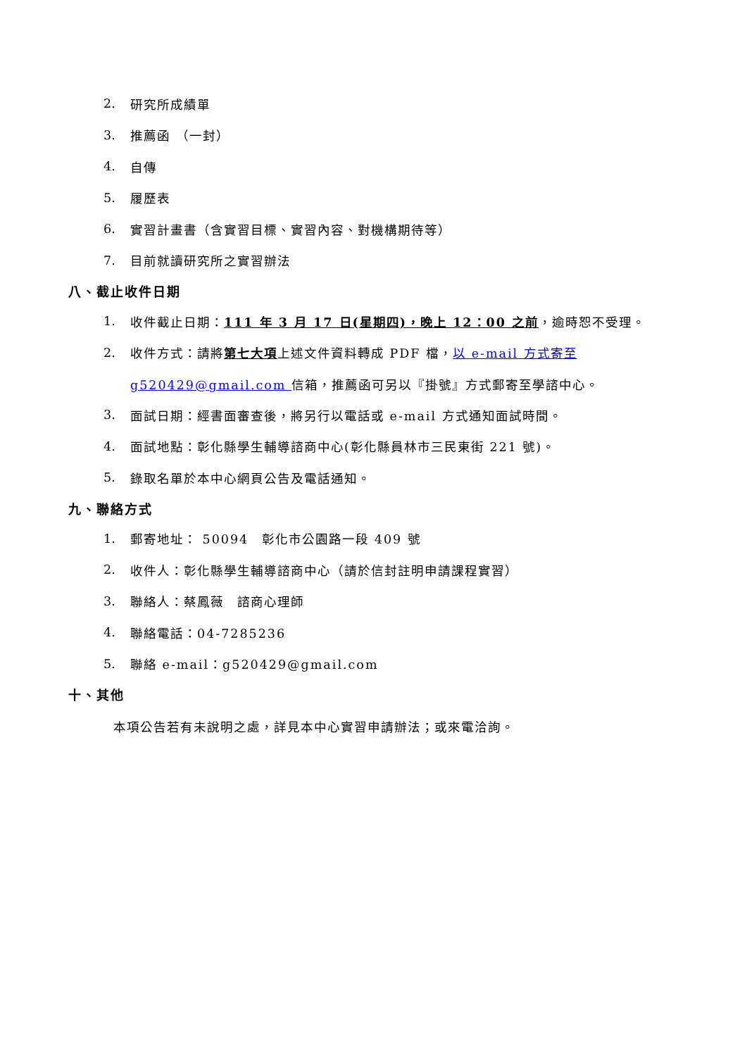2. 研究所成績單
3. 推薦函 （一封）
4. 自傳
5. 履歷表
6. 實習計畫書（含實習目標、實習內容、對機構期待等）
7. 目前就讀研究所之實習辦法
八、截止收件日期
1. 收件截止日期：111 年 3 月 17 日(星期四)，晚上 12：00 之前，逾時恕不受理。
2. 收件方式：請將第七大項上述文件資料轉成 PDF 檔，以 e-mail 方式寄至
g520429@gmail.com 信箱，推薦函可另以『掛號』方式郵寄至學諮中心。
3. 面試日期：經書面審查後，將另行以電話或 e-mail 方式通知面試時間。
4. 面試地點：彰化縣學生輔導諮商中心(彰化縣員林市三民東街 221 號)。
5. 錄取名單於本中心網頁公告及電話通知。
九、聯絡方式
1. 郵寄地址： 50094　彰化市公園路一段 409 號
2. 收件人：彰化縣學生輔導諮商中心（請於信封註明申請課程實習）
3. 聯絡人：蔡鳳薇　諮商心理師
4. 聯絡電話：04-7285236
5. 聯絡 e-mail：g520429@gmail.com
十、其他
本項公告若有未說明之處，詳見本中心實習申請辦法；或來電洽詢。